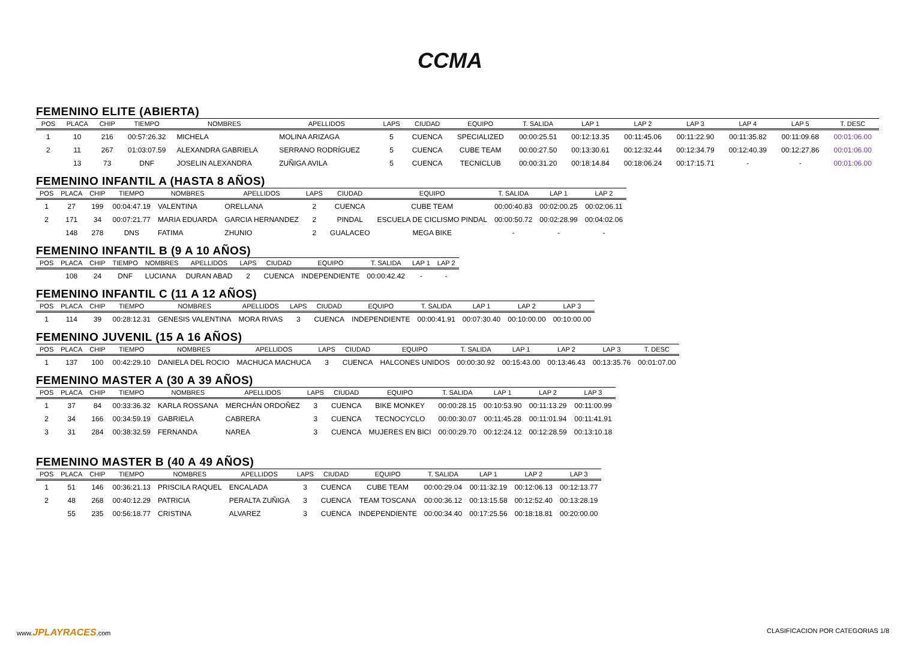CCMA
FEMENINO ELITE (ABIERTA)
| POS | PLACA | CHIP | TIEMPO | NOMBRES | APELLIDOS | LAPS | CIUDAD | EQUIPO | T. SALIDA | LAP 1 | LAP 2 | LAP 3 | LAP 4 | LAP 5 | T. DESC |
| --- | --- | --- | --- | --- | --- | --- | --- | --- | --- | --- | --- | --- | --- | --- | --- |
| 1 | 10 | 216 | 00:57:26.32 | MICHELA | MOLINA ARIZAGA | 5 | CUENCA | SPECIALIZED | 00:00:25.51 | 00:12:13.35 | 00:11:45.06 | 00:11:22.90 | 00:11:35.82 | 00:11:09.68 | 00:01:06.00 |
| 2 | 11 | 267 | 01:03:07.59 | ALEXANDRA GABRIELA | SERRANO RODRÍGUEZ | 5 | CUENCA | CUBE TEAM | 00:00:27.50 | 00:13:30.61 | 00:12:32.44 | 00:12:34.79 | 00:12:40.39 | 00:12:27.86 | 00:01:06.00 |
| | 13 | 73 | DNF | JOSELIN ALEXANDRA | ZUÑIGA AVILA | 5 | CUENCA | TECNICLUB | 00:00:31.20 | 00:18:14.84 | 00:18:06.24 | 00:17:15.71 | - | - | 00:01:06.00 |
FEMENINO INFANTIL A (HASTA 8 AÑOS)
| POS | PLACA | CHIP | TIEMPO | NOMBRES | APELLIDOS | LAPS | CIUDAD | EQUIPO | T. SALIDA | LAP 1 | LAP 2 |
| --- | --- | --- | --- | --- | --- | --- | --- | --- | --- | --- | --- |
| 1 | 27 | 199 | 00:04:47.19 | VALENTINA | ORELLANA | 2 | CUENCA | CUBE TEAM | 00:00:40.83 | 00:02:00.25 | 00:02:06.11 |
| 2 | 171 | 34 | 00:07:21.77 | MARIA EDUARDA | GARCIA HERNANDEZ | 2 | PINDAL | ESCUELA DE CICLISMO PINDAL | 00:00:50.72 | 00:02:28.99 | 00:04:02.06 |
| | 148 | 278 | DNS | FATIMA | ZHUNIO | 2 | GUALACEO | MEGA BIKE | - | - | - |
FEMENINO INFANTIL B (9 A 10 AÑOS)
| POS | PLACA | CHIP | TIEMPO | NOMBRES | APELLIDOS | LAPS | CIUDAD | EQUIPO | T. SALIDA | LAP 1 | LAP 2 |
| --- | --- | --- | --- | --- | --- | --- | --- | --- | --- | --- | --- |
| | 108 | 24 | DNF | LUCIANA | DURAN ABAD | 2 | CUENCA | INDEPENDIENTE | 00:00:42.42 | - | - |
FEMENINO INFANTIL C (11 A 12 AÑOS)
| POS | PLACA | CHIP | TIEMPO | NOMBRES | APELLIDOS | LAPS | CIUDAD | EQUIPO | T. SALIDA | LAP 1 | LAP 2 | LAP 3 |
| --- | --- | --- | --- | --- | --- | --- | --- | --- | --- | --- | --- | --- |
| 1 | 114 | 39 | 00:28:12.31 | GENESIS VALENTINA | MORA RIVAS | 3 | CUENCA | INDEPENDIENTE | 00:00:41.91 | 00:07:30.40 | 00:10:00.00 | 00:10:00.00 |
FEMENINO JUVENIL (15 A 16 AÑOS)
| POS | PLACA | CHIP | TIEMPO | NOMBRES | APELLIDOS | LAPS | CIUDAD | EQUIPO | T. SALIDA | LAP 1 | LAP 2 | LAP 3 | T. DESC |
| --- | --- | --- | --- | --- | --- | --- | --- | --- | --- | --- | --- | --- | --- |
| 1 | 137 | 100 | 00:42:29.10 | DANIELA DEL ROCIO | MACHUCA MACHUCA | 3 | CUENCA | HALCONES UNIDOS | 00:00:30.92 | 00:15:43.00 | 00:13:46.43 | 00:13:35.76 | 00:01:07.00 |
FEMENINO MASTER A (30 A 39 AÑOS)
| POS | PLACA | CHIP | TIEMPO | NOMBRES | APELLIDOS | LAPS | CIUDAD | EQUIPO | T. SALIDA | LAP 1 | LAP 2 | LAP 3 |
| --- | --- | --- | --- | --- | --- | --- | --- | --- | --- | --- | --- | --- |
| 1 | 37 | 84 | 00:33:36.32 | KARLA ROSSANA | MERCHÁN ORDOÑEZ | 3 | CUENCA | BIKE MONKEY | 00:00:28.15 | 00:10:53.90 | 00:11:13.29 | 00:11:00.99 |
| 2 | 34 | 166 | 00:34:59.19 | GABRIELA | CABRERA | 3 | CUENCA | TECNOCYCLO | 00:00:30.07 | 00:11:45.28 | 00:11:01.94 | 00:11:41.91 |
| 3 | 31 | 284 | 00:38:32.59 | FERNANDA | NAREA | 3 | CUENCA | MUJERES EN BICI | 00:00:29.70 | 00:12:24.12 | 00:12:28.59 | 00:13:10.18 |
FEMENINO MASTER B (40 A 49 AÑOS)
| POS | PLACA | CHIP | TIEMPO | NOMBRES | APELLIDOS | LAPS | CIUDAD | EQUIPO | T. SALIDA | LAP 1 | LAP 2 | LAP 3 |
| --- | --- | --- | --- | --- | --- | --- | --- | --- | --- | --- | --- | --- |
| 1 | 51 | 146 | 00:36:21.13 | PRISCILA RAQUEL | ENCALADA | 3 | CUENCA | CUBE TEAM | 00:00:29.04 | 00:11:32.19 | 00:12:06.13 | 00:12:13.77 |
| 2 | 48 | 268 | 00:40:12.29 | PATRICIA | PERALTA ZUÑIGA | 3 | CUENCA | TEAM TOSCANA | 00:00:36.12 | 00:13:15.58 | 00:12:52.40 | 00:13:28.19 |
| | 55 | 235 | 00:56:18.77 | CRISTINA | ALVAREZ | 3 | CUENCA | INDEPENDIENTE | 00:00:34.40 | 00:17:25.56 | 00:18:18.81 | 00:20:00.00 |
www.JPLAYRACES.com CLASIFICACION POR CATEGORIAS 1/8